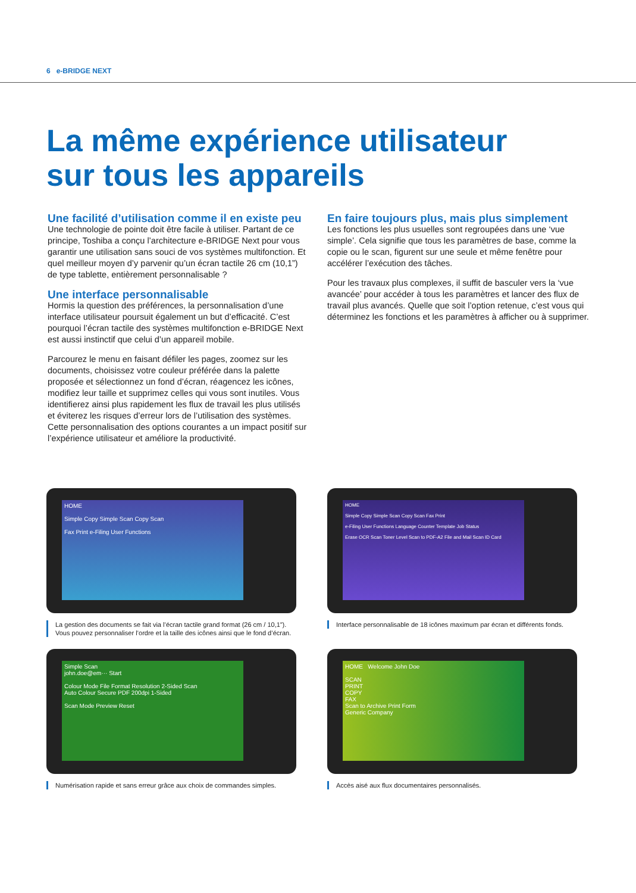6 e-BRIDGE NEXT
La même expérience utilisateur
sur tous les appareils
Une facilité d’utilisation comme il en existe peu
Une technologie de pointe doit être facile à utiliser. Partant de ce principe, Toshiba a conçu l’architecture e-BRIDGE Next pour vous garantir une utilisation sans souci de vos systèmes multifonction. Et quel meilleur moyen d’y parvenir qu’un écran tactile 26 cm (10,1”) de type tablette, entièrement personnalisable ?
Une interface personnalisable
Hormis la question des préférences, la personnalisation d’une interface utilisateur poursuit également un but d’efficacité. C’est pourquoi l’écran tactile des systèmes multifonction e-BRIDGE Next est aussi instinctif que celui d’un appareil mobile.
Parcourez le menu en faisant défiler les pages, zoomez sur les documents, choisissez votre couleur préférée dans la palette proposée et sélectionnez un fond d’écran, réagencez les icônes, modifiez leur taille et supprimez celles qui vous sont inutiles. Vous identifierez ainsi plus rapidement les flux de travail les plus utilisés et éviterez les risques d’erreur lors de l’utilisation des systèmes. Cette personnalisation des options courantes a un impact positif sur l’expérience utilisateur et améliore la productivité.
En faire toujours plus, mais plus simplement
Les fonctions les plus usuelles sont regroupées dans une ‘vue simple’. Cela signifie que tous les paramètres de base, comme la copie ou le scan, figurent sur une seule et même fenêtre pour accélérer l’exécution des tâches.
Pour les travaux plus complexes, il suffit de basculer vers la ‘vue avancée’ pour accéder à tous les paramètres et lancer des flux de travail plus avancés. Quelle que soit l’option retenue, c’est vous qui déterminez les fonctions et les paramètres à afficher ou à supprimer.
HOME
Simple Copy Simple Scan Copy Scan
Fax Print e-Filing User Functions
La gestion des documents se fait via l’écran tactile grand format (26 cm / 10,1”). Vous pouvez personnaliser l’ordre et la taille des icônes ainsi que le fond d’écran.
HOME
Simple Copy Simple Scan Copy Scan Fax Print
e-Filing User Functions Language Counter Template Job Status
Erase OCR Scan Toner Level Scan to PDF-A2 File and Mail Scan ID Card
Interface personnalisable de 18 icônes maximum par écran et différents fonds.
Simple Scan
john.doe@em··· Start
Colour Mode File Format Resolution 2-Sided Scan
Auto Colour Secure PDF 200dpi 1-Sided
Scan Mode Preview Reset
Numérisation rapide et sans erreur grâce aux choix de commandes simples.
HOME Welcome John Doe
SCAN
PRINT
COPY
FAX
Scan to Archive Print Form
Generic Company
Accès aisé aux flux documentaires personnalisés.